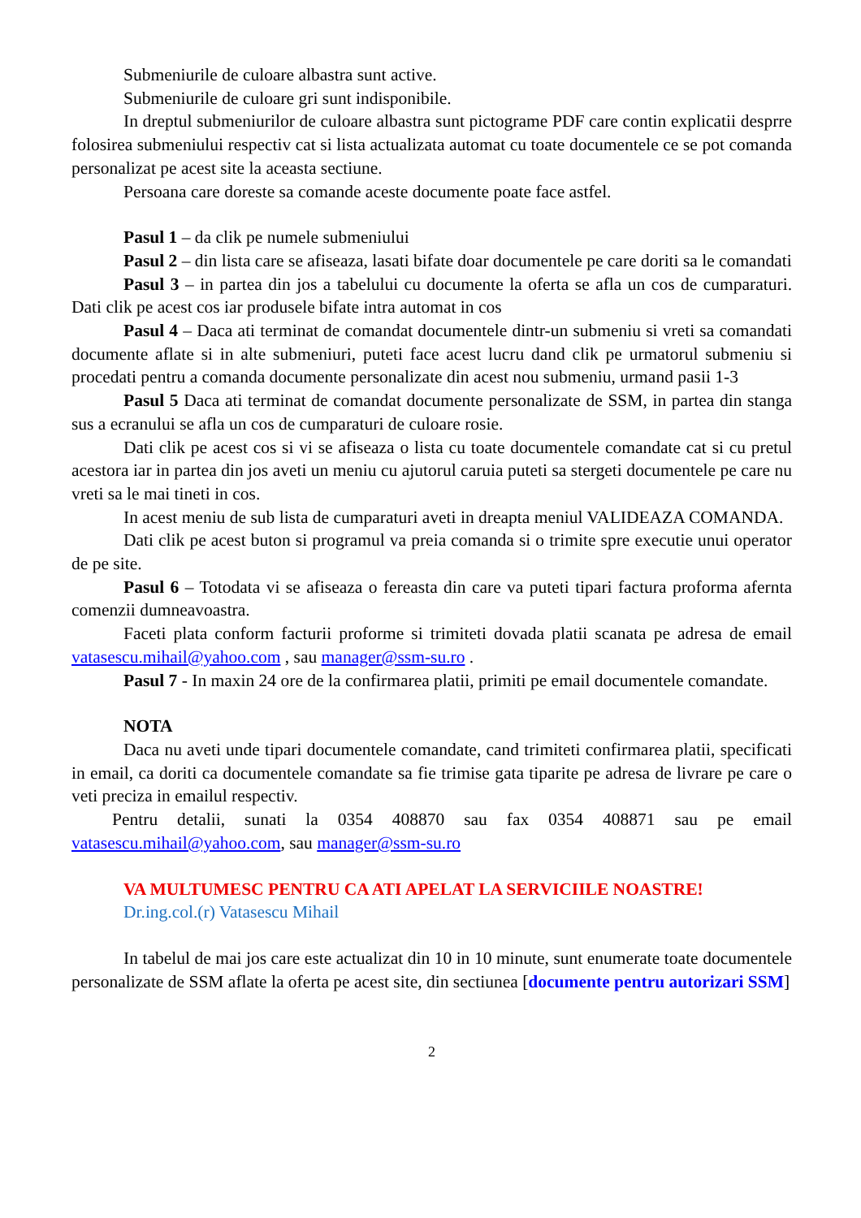Submeniurile de culoare albastra sunt active.
Submeniurile de culoare gri sunt indisponibile.
In dreptul submeniurilor de culoare albastra sunt pictograme PDF care contin explicatii desprre folosirea submeniului respectiv cat si lista actualizata automat cu toate documentele ce se pot comanda personalizat pe acest site la aceasta sectiune.
Persoana care doreste sa comande aceste documente poate face astfel.
Pasul 1 – da clik pe numele submeniului
Pasul 2 – din lista care se afiseaza, lasati bifate doar documentele pe care doriti sa le comandati
Pasul 3 – in partea din jos a tabelului cu documente la oferta se afla un cos de cumparaturi. Dati clik pe acest cos iar produsele bifate intra automat in cos
Pasul 4 – Daca ati terminat de comandat documentele dintr-un submeniu si vreti sa comandati documente aflate si in alte submeniuri, puteti face acest lucru dand clik pe urmatorul submeniu si procedati pentru a comanda documente personalizate din acest nou submeniu, urmand pasii 1-3
Pasul 5 Daca ati terminat de comandat documente personalizate de SSM, in partea din stanga sus a ecranului se afla un cos de cumparaturi de culoare rosie.
Dati clik pe acest cos si vi se afiseaza o lista cu toate documentele comandate cat si cu pretul acestora iar in partea din jos aveti un meniu cu ajutorul caruia puteti sa stergeti documentele pe care nu vreti sa le mai tineti in cos.
In acest meniu de sub lista de cumparaturi aveti in dreapta meniul VALIDEAZA COMANDA.
Dati clik pe acest buton si programul va preia comanda si o trimite spre executie unui operator de pe site.
Pasul 6 – Totodata vi se afiseaza o fereasta din care va puteti tipari factura proforma afernta comenzii dumneavoastra.
Faceti plata conform facturii proforme si trimiteti dovada platii scanata pe adresa de email vatasescu.mihail@yahoo.com , sau manager@ssm-su.ro .
Pasul 7 - In maxin 24 ore de la confirmarea platii, primiti pe email documentele comandate.
NOTA
Daca nu aveti unde tipari documentele comandate, cand trimiteti confirmarea platii, specificati in email, ca doriti ca documentele comandate sa fie trimise gata tiparite pe adresa de livrare pe care o veti preciza in emailul respectiv.
Pentru detalii, sunati la 0354 408870 sau fax 0354 408871 sau pe email vatasescu.mihail@yahoo.com, sau manager@ssm-su.ro
VA MULTUMESC PENTRU CA ATI APELAT LA SERVICIILE NOASTRE!
Dr.ing.col.(r) Vatasescu Mihail
In tabelul de mai jos care este actualizat din 10 in 10 minute, sunt enumerate toate documentele personalizate de SSM aflate la oferta pe acest site, din sectiunea [documente pentru autorizari SSM]
2